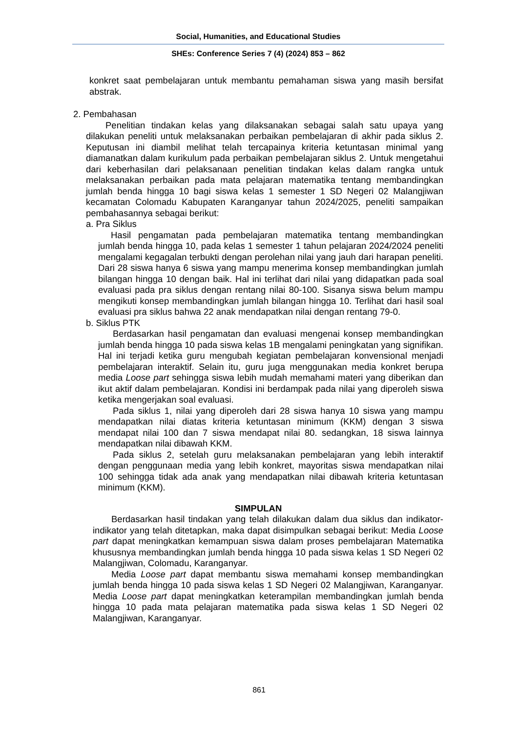Social, Humanities, and Educational Studies
SHEs: Conference Series 7 (4) (2024) 853 – 862
konkret saat pembelajaran untuk membantu pemahaman siswa yang masih bersifat abstrak.
2. Pembahasan
Penelitian tindakan kelas yang dilaksanakan sebagai salah satu upaya yang dilakukan peneliti untuk melaksanakan perbaikan pembelajaran di akhir pada siklus 2. Keputusan ini diambil melihat telah tercapainya kriteria ketuntasan minimal yang diamanatkan dalam kurikulum pada perbaikan pembelajaran siklus 2. Untuk mengetahui dari keberhasilan dari pelaksanaan penelitian tindakan kelas dalam rangka untuk melaksanakan perbaikan pada mata pelajaran matematika tentang membandingkan jumlah benda hingga 10 bagi siswa kelas 1 semester 1 SD Negeri 02 Malangjiwan kecamatan Colomadu Kabupaten Karanganyar tahun 2024/2025, peneliti sampaikan pembahasannya sebagai berikut:
a. Pra Siklus
Hasil pengamatan pada pembelajaran matematika tentang membandingkan jumlah benda hingga 10, pada kelas 1 semester 1 tahun pelajaran 2024/2024 peneliti mengalami kegagalan terbukti dengan perolehan nilai yang jauh dari harapan peneliti. Dari 28 siswa hanya 6 siswa yang mampu menerima konsep membandingkan jumlah bilangan hingga 10 dengan baik. Hal ini terlihat dari nilai yang didapatkan pada soal evaluasi pada pra siklus dengan rentang nilai 80-100. Sisanya siswa belum mampu mengikuti konsep membandingkan jumlah bilangan hingga 10. Terlihat dari hasil soal evaluasi pra siklus bahwa 22 anak mendapatkan nilai dengan rentang 79-0.
b. Siklus PTK
Berdasarkan hasil pengamatan dan evaluasi mengenai konsep membandingkan jumlah benda hingga 10 pada siswa kelas 1B mengalami peningkatan yang signifikan. Hal ini terjadi ketika guru mengubah kegiatan pembelajaran konvensional menjadi pembelajaran interaktif. Selain itu, guru juga menggunakan media konkret berupa media Loose part sehingga siswa lebih mudah memahami materi yang diberikan dan ikut aktif dalam pembelajaran. Kondisi ini berdampak pada nilai yang diperoleh siswa ketika mengerjakan soal evaluasi.
Pada siklus 1, nilai yang diperoleh dari 28 siswa hanya 10 siswa yang mampu mendapatkan nilai diatas kriteria ketuntasan minimum (KKM) dengan 3 siswa mendapat nilai 100 dan 7 siswa mendapat nilai 80. sedangkan, 18 siswa lainnya mendapatkan nilai dibawah KKM.
Pada siklus 2, setelah guru melaksanakan pembelajaran yang lebih interaktif dengan penggunaan media yang lebih konkret, mayoritas siswa mendapatkan nilai 100 sehingga tidak ada anak yang mendapatkan nilai dibawah kriteria ketuntasan minimum (KKM).
SIMPULAN
Berdasarkan hasil tindakan yang telah dilakukan dalam dua siklus dan indikator-indikator yang telah ditetapkan, maka dapat disimpulkan sebagai berikut: Media Loose part dapat meningkatkan kemampuan siswa dalam proses pembelajaran Matematika khususnya membandingkan jumlah benda hingga 10 pada siswa kelas 1 SD Negeri 02 Malangjiwan, Colomadu, Karanganyar.
Media Loose part dapat membantu siswa memahami konsep membandingkan jumlah benda hingga 10 pada siswa kelas 1 SD Negeri 02 Malangjiwan, Karanganyar. Media Loose part dapat meningkatkan keterampilan membandingkan jumlah benda hingga 10 pada mata pelajaran matematika pada siswa kelas 1 SD Negeri 02 Malangjiwan, Karanganyar.
861